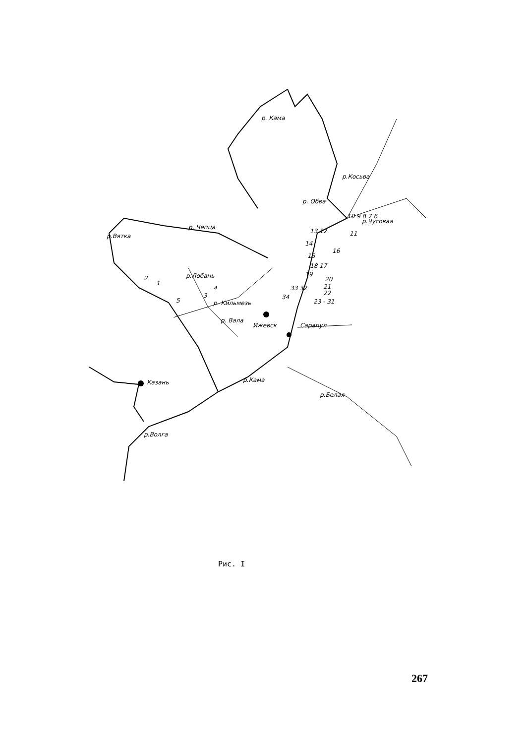р. Кама
р.Косьва
р. Обва
р. Чепца
р.Вятка
р.Чусовая
р. Кильмезь
р.Лобань
р. Вала
Ижевск
Сарапул
Казань
р.Кама
р.Белая
р.Волга
10 9 8 7 6
11
13 12
14
16
15
18 17
19
20
21
22
23 - 31
33 32
34
2
1
3
4
5
Рис. I
267